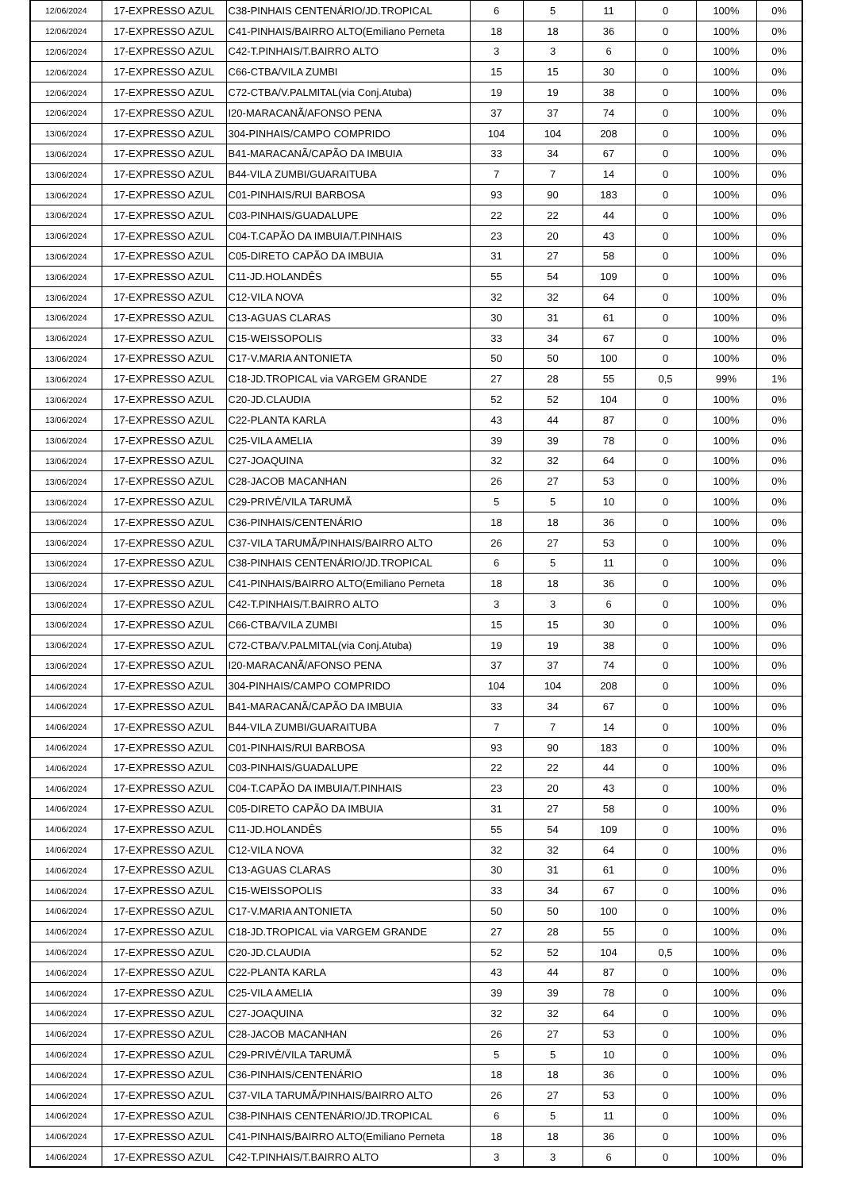| 12/06/2024 | 17-EXPRESSO AZUL | C38-PINHAIS CENTENÁRIO/JD.TROPICAL | 6 | 5 | 11 | 0 | 100% | 0% |
| 12/06/2024 | 17-EXPRESSO AZUL | C41-PINHAIS/BAIRRO ALTO(Emiliano Perneta | 18 | 18 | 36 | 0 | 100% | 0% |
| 12/06/2024 | 17-EXPRESSO AZUL | C42-T.PINHAIS/T.BAIRRO ALTO | 3 | 3 | 6 | 0 | 100% | 0% |
| 12/06/2024 | 17-EXPRESSO AZUL | C66-CTBA/VILA ZUMBI | 15 | 15 | 30 | 0 | 100% | 0% |
| 12/06/2024 | 17-EXPRESSO AZUL | C72-CTBA/V.PALMITAL(via Conj.Atuba) | 19 | 19 | 38 | 0 | 100% | 0% |
| 12/06/2024 | 17-EXPRESSO AZUL | I20-MARACANÃ/AFONSO PENA | 37 | 37 | 74 | 0 | 100% | 0% |
| 13/06/2024 | 17-EXPRESSO AZUL | 304-PINHAIS/CAMPO COMPRIDO | 104 | 104 | 208 | 0 | 100% | 0% |
| 13/06/2024 | 17-EXPRESSO AZUL | B41-MARACANÃ/CAPÃO DA IMBUIA | 33 | 34 | 67 | 0 | 100% | 0% |
| 13/06/2024 | 17-EXPRESSO AZUL | B44-VILA ZUMBI/GUARAITUBA | 7 | 7 | 14 | 0 | 100% | 0% |
| 13/06/2024 | 17-EXPRESSO AZUL | C01-PINHAIS/RUI BARBOSA | 93 | 90 | 183 | 0 | 100% | 0% |
| 13/06/2024 | 17-EXPRESSO AZUL | C03-PINHAIS/GUADALUPE | 22 | 22 | 44 | 0 | 100% | 0% |
| 13/06/2024 | 17-EXPRESSO AZUL | C04-T.CAPÃO DA IMBUIA/T.PINHAIS | 23 | 20 | 43 | 0 | 100% | 0% |
| 13/06/2024 | 17-EXPRESSO AZUL | C05-DIRETO CAPÃO DA IMBUIA | 31 | 27 | 58 | 0 | 100% | 0% |
| 13/06/2024 | 17-EXPRESSO AZUL | C11-JD.HOLANDÊS | 55 | 54 | 109 | 0 | 100% | 0% |
| 13/06/2024 | 17-EXPRESSO AZUL | C12-VILA NOVA | 32 | 32 | 64 | 0 | 100% | 0% |
| 13/06/2024 | 17-EXPRESSO AZUL | C13-AGUAS CLARAS | 30 | 31 | 61 | 0 | 100% | 0% |
| 13/06/2024 | 17-EXPRESSO AZUL | C15-WEISSOPOLIS | 33 | 34 | 67 | 0 | 100% | 0% |
| 13/06/2024 | 17-EXPRESSO AZUL | C17-V.MARIA ANTONIETA | 50 | 50 | 100 | 0 | 100% | 0% |
| 13/06/2024 | 17-EXPRESSO AZUL | C18-JD.TROPICAL via VARGEM GRANDE | 27 | 28 | 55 | 0,5 | 99% | 1% |
| 13/06/2024 | 17-EXPRESSO AZUL | C20-JD.CLAUDIA | 52 | 52 | 104 | 0 | 100% | 0% |
| 13/06/2024 | 17-EXPRESSO AZUL | C22-PLANTA KARLA | 43 | 44 | 87 | 0 | 100% | 0% |
| 13/06/2024 | 17-EXPRESSO AZUL | C25-VILA AMELIA | 39 | 39 | 78 | 0 | 100% | 0% |
| 13/06/2024 | 17-EXPRESSO AZUL | C27-JOAQUINA | 32 | 32 | 64 | 0 | 100% | 0% |
| 13/06/2024 | 17-EXPRESSO AZUL | C28-JACOB MACANHAN | 26 | 27 | 53 | 0 | 100% | 0% |
| 13/06/2024 | 17-EXPRESSO AZUL | C29-PRIVÊ/VILA TARUMÃ | 5 | 5 | 10 | 0 | 100% | 0% |
| 13/06/2024 | 17-EXPRESSO AZUL | C36-PINHAIS/CENTENÁRIO | 18 | 18 | 36 | 0 | 100% | 0% |
| 13/06/2024 | 17-EXPRESSO AZUL | C37-VILA TARUMÃ/PINHAIS/BAIRRO ALTO | 26 | 27 | 53 | 0 | 100% | 0% |
| 13/06/2024 | 17-EXPRESSO AZUL | C38-PINHAIS CENTENÁRIO/JD.TROPICAL | 6 | 5 | 11 | 0 | 100% | 0% |
| 13/06/2024 | 17-EXPRESSO AZUL | C41-PINHAIS/BAIRRO ALTO(Emiliano Perneta | 18 | 18 | 36 | 0 | 100% | 0% |
| 13/06/2024 | 17-EXPRESSO AZUL | C42-T.PINHAIS/T.BAIRRO ALTO | 3 | 3 | 6 | 0 | 100% | 0% |
| 13/06/2024 | 17-EXPRESSO AZUL | C66-CTBA/VILA ZUMBI | 15 | 15 | 30 | 0 | 100% | 0% |
| 13/06/2024 | 17-EXPRESSO AZUL | C72-CTBA/V.PALMITAL(via Conj.Atuba) | 19 | 19 | 38 | 0 | 100% | 0% |
| 13/06/2024 | 17-EXPRESSO AZUL | I20-MARACANÃ/AFONSO PENA | 37 | 37 | 74 | 0 | 100% | 0% |
| 14/06/2024 | 17-EXPRESSO AZUL | 304-PINHAIS/CAMPO COMPRIDO | 104 | 104 | 208 | 0 | 100% | 0% |
| 14/06/2024 | 17-EXPRESSO AZUL | B41-MARACANÃ/CAPÃO DA IMBUIA | 33 | 34 | 67 | 0 | 100% | 0% |
| 14/06/2024 | 17-EXPRESSO AZUL | B44-VILA ZUMBI/GUARAITUBA | 7 | 7 | 14 | 0 | 100% | 0% |
| 14/06/2024 | 17-EXPRESSO AZUL | C01-PINHAIS/RUI BARBOSA | 93 | 90 | 183 | 0 | 100% | 0% |
| 14/06/2024 | 17-EXPRESSO AZUL | C03-PINHAIS/GUADALUPE | 22 | 22 | 44 | 0 | 100% | 0% |
| 14/06/2024 | 17-EXPRESSO AZUL | C04-T.CAPÃO DA IMBUIA/T.PINHAIS | 23 | 20 | 43 | 0 | 100% | 0% |
| 14/06/2024 | 17-EXPRESSO AZUL | C05-DIRETO CAPÃO DA IMBUIA | 31 | 27 | 58 | 0 | 100% | 0% |
| 14/06/2024 | 17-EXPRESSO AZUL | C11-JD.HOLANDÊS | 55 | 54 | 109 | 0 | 100% | 0% |
| 14/06/2024 | 17-EXPRESSO AZUL | C12-VILA NOVA | 32 | 32 | 64 | 0 | 100% | 0% |
| 14/06/2024 | 17-EXPRESSO AZUL | C13-AGUAS CLARAS | 30 | 31 | 61 | 0 | 100% | 0% |
| 14/06/2024 | 17-EXPRESSO AZUL | C15-WEISSOPOLIS | 33 | 34 | 67 | 0 | 100% | 0% |
| 14/06/2024 | 17-EXPRESSO AZUL | C17-V.MARIA ANTONIETA | 50 | 50 | 100 | 0 | 100% | 0% |
| 14/06/2024 | 17-EXPRESSO AZUL | C18-JD.TROPICAL via VARGEM GRANDE | 27 | 28 | 55 | 0 | 100% | 0% |
| 14/06/2024 | 17-EXPRESSO AZUL | C20-JD.CLAUDIA | 52 | 52 | 104 | 0,5 | 100% | 0% |
| 14/06/2024 | 17-EXPRESSO AZUL | C22-PLANTA KARLA | 43 | 44 | 87 | 0 | 100% | 0% |
| 14/06/2024 | 17-EXPRESSO AZUL | C25-VILA AMELIA | 39 | 39 | 78 | 0 | 100% | 0% |
| 14/06/2024 | 17-EXPRESSO AZUL | C27-JOAQUINA | 32 | 32 | 64 | 0 | 100% | 0% |
| 14/06/2024 | 17-EXPRESSO AZUL | C28-JACOB MACANHAN | 26 | 27 | 53 | 0 | 100% | 0% |
| 14/06/2024 | 17-EXPRESSO AZUL | C29-PRIVÊ/VILA TARUMÃ | 5 | 5 | 10 | 0 | 100% | 0% |
| 14/06/2024 | 17-EXPRESSO AZUL | C36-PINHAIS/CENTENÁRIO | 18 | 18 | 36 | 0 | 100% | 0% |
| 14/06/2024 | 17-EXPRESSO AZUL | C37-VILA TARUMÃ/PINHAIS/BAIRRO ALTO | 26 | 27 | 53 | 0 | 100% | 0% |
| 14/06/2024 | 17-EXPRESSO AZUL | C38-PINHAIS CENTENÁRIO/JD.TROPICAL | 6 | 5 | 11 | 0 | 100% | 0% |
| 14/06/2024 | 17-EXPRESSO AZUL | C41-PINHAIS/BAIRRO ALTO(Emiliano Perneta | 18 | 18 | 36 | 0 | 100% | 0% |
| 14/06/2024 | 17-EXPRESSO AZUL | C42-T.PINHAIS/T.BAIRRO ALTO | 3 | 3 | 6 | 0 | 100% | 0% |